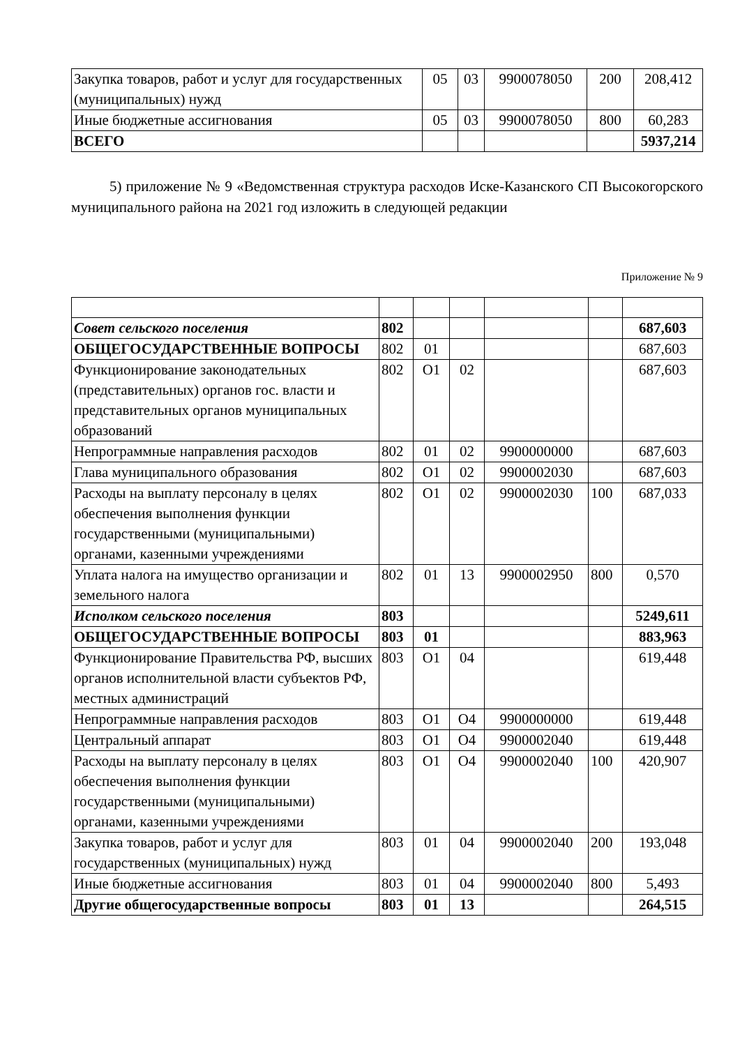| Закупка товаров, работ и услуг для государственных (муниципальных) нужд | 05 | 03 | 9900078050 | 200 | 208,412 |
| Иные бюджетные ассигнования | 05 | 03 | 9900078050 | 800 | 60,283 |
| ВСЕГО | | | | | 5937,214 |
5) приложение № 9 «Ведомственная структура расходов Иске-Казанского СП Высокогорского муниципального района на 2021 год изложить в следующей редакции
Приложение № 9
| Совет сельского поселения | 802 | | | | | 687,603 |
| ОБЩЕГОСУДАРСТВЕННЫЕ ВОПРОСЫ | 802 | 01 | | | | 687,603 |
| Функционирование законодательных (представительных) органов гос. власти и представительных органов муниципальных образований | 802 | О1 | 02 | | | 687,603 |
| Непрограммные направления расходов | 802 | 01 | 02 | 9900000000 | | 687,603 |
| Глава муниципального образования | 802 | О1 | 02 | 9900002030 | | 687,603 |
| Расходы на выплату персоналу в целях обеспечения выполнения функции государственными (муниципальными) органами, казенными учреждениями | 802 | О1 | 02 | 9900002030 | 100 | 687,033 |
| Уплата налога на имущество организации и земельного налога | 802 | 01 | 13 | 9900002950 | 800 | 0,570 |
| Исполком сельского поселения | 803 | | | | | 5249,611 |
| ОБЩЕГОСУДАРСТВЕННЫЕ ВОПРОСЫ | 803 | 01 | | | | 883,963 |
| Функционирование Правительства РФ, высших органов исполнительной власти субъектов РФ, местных администраций | 803 | О1 | 04 | | | 619,448 |
| Непрограммные направления расходов | 803 | О1 | О4 | 9900000000 | | 619,448 |
| Центральный аппарат | 803 | О1 | О4 | 9900002040 | | 619,448 |
| Расходы на выплату персоналу в целях обеспечения выполнения функции государственными (муниципальными) органами, казенными учреждениями | 803 | О1 | О4 | 9900002040 | 100 | 420,907 |
| Закупка товаров, работ и услуг для государственных (муниципальных) нужд | 803 | 01 | 04 | 9900002040 | 200 | 193,048 |
| Иные бюджетные ассигнования | 803 | 01 | 04 | 9900002040 | 800 | 5,493 |
| Другие общегосударственные вопросы | 803 | 01 | 13 | | | 264,515 |